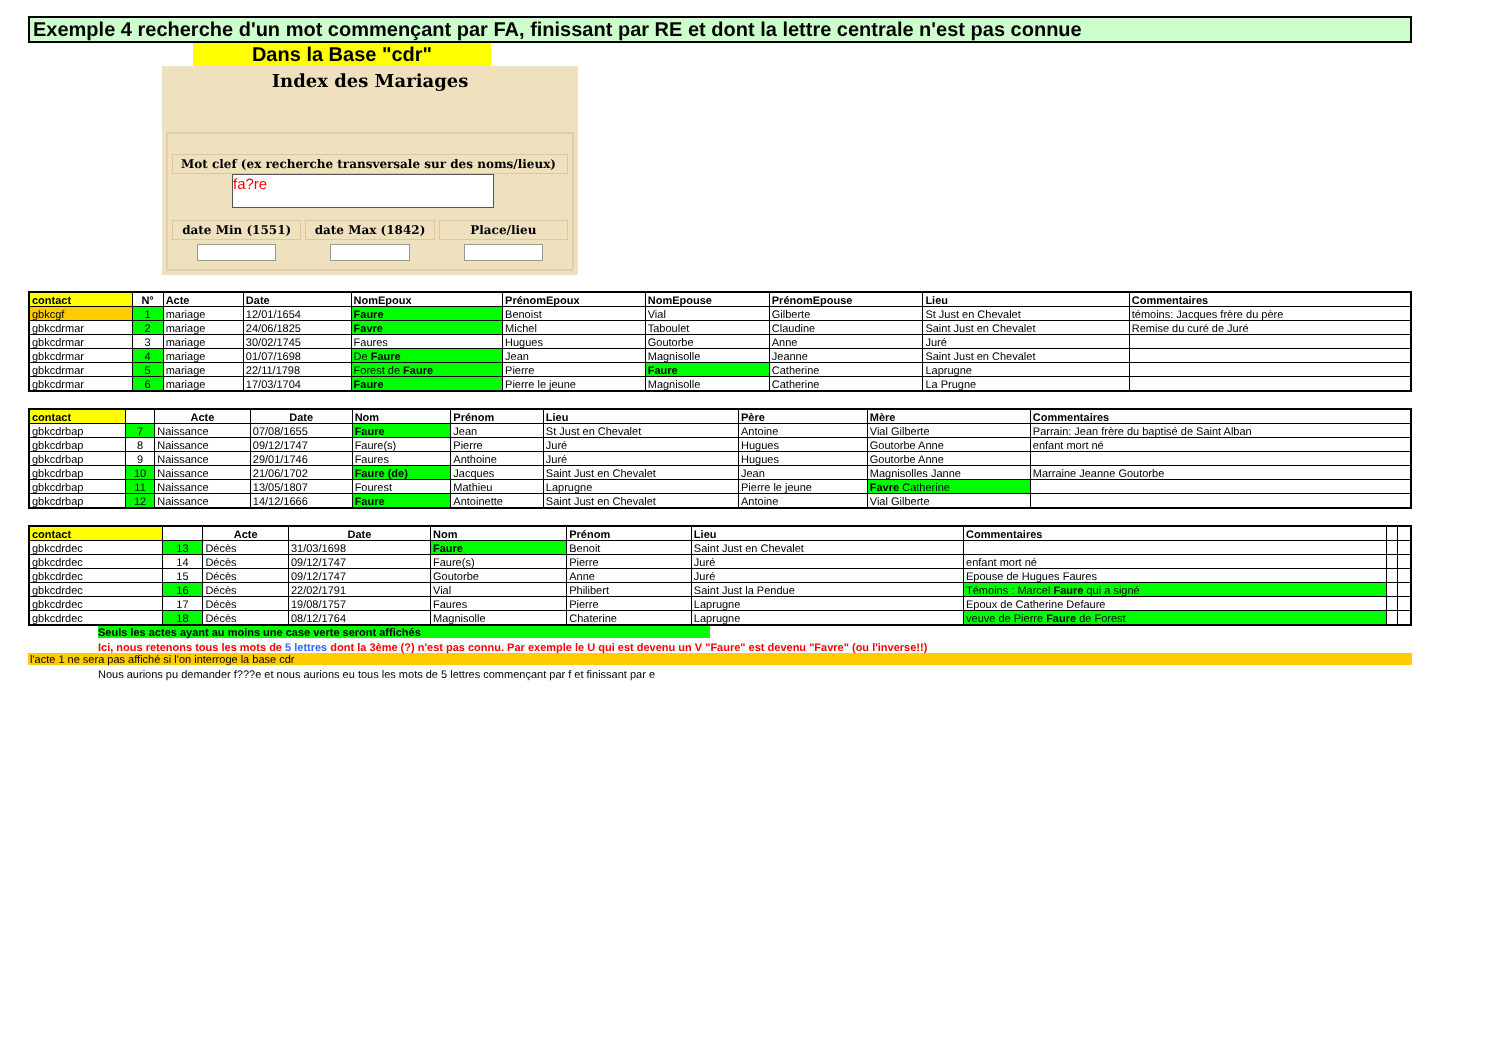Exemple 4 recherche d'un mot commençant par FA, finissant par RE et dont la lettre centrale n'est pas connue
Dans la Base "cdr"
Index des Mariages
Mot clef (ex recherche transversale sur des noms/lieux)
fa?re
date Min (1551) date Max (1842) Place/lieu
| contact | N° | Acte | Date | NomEpoux | PrénomEpoux | NomEpouse | PrénomEpouse | Lieu | Commentaires |
| --- | --- | --- | --- | --- | --- | --- | --- | --- | --- |
| gbkcgf | 1 | mariage | 12/01/1654 | Faure | Benoist | Vial | Gilberte | St Just en Chevalet | témoins: Jacques frère du père |
| gbkcdrmar | 2 | mariage | 24/06/1825 | Favre | Michel | Taboulet | Claudine | Saint Just en Chevalet | Remise du curé de Juré |
| gbkcdrmar | 3 | mariage | 30/02/1745 | Faures | Hugues | Goutorbe | Anne | Juré | |
| gbkcdrmar | 4 | mariage | 01/07/1698 | De Faure | Jean | Magnisolle | Jeanne | Saint Just en Chevalet | |
| gbkcdrmar | 5 | mariage | 22/11/1798 | Forest de Faure | Pierre | Faure | Catherine | Laprugne | |
| gbkcdrmar | 6 | mariage | 17/03/1704 | Faure | Pierre le jeune | Magnisolle | Catherine | La Prugne | |
| contact | | Acte | Date | Nom | Prénom | Lieu | Père | Mère | Commentaires |
| --- | --- | --- | --- | --- | --- | --- | --- | --- | --- |
| gbkcdrbap | 7 | Naissance | 07/08/1655 | Faure | Jean | St Just en Chevalet | Antoine | Vial Gilberte | Parrain: Jean frère du baptisé de Saint Alban |
| gbkcdrbap | 8 | Naissance | 09/12/1747 | Faure(s) | Pierre | Juré | Hugues | Goutorbe Anne | enfant mort né |
| gbkcdrbap | 9 | Naissance | 29/01/1746 | Faures | Anthoine | Juré | Hugues | Goutorbe Anne | |
| gbkcdrbap | 10 | Naissance | 21/06/1702 | Faure (de) | Jacques | Saint Just en Chevalet | Jean | Magnisolles Janne | Marraine Jeanne Goutorbe |
| gbkcdrbap | 11 | Naissance | 13/05/1807 | Fourest | Mathieu | Laprugne | Pierre le jeune | Favre Catherine | |
| gbkcdrbap | 12 | Naissance | 14/12/1666 | Faure | Antoinette | Saint Just en Chevalet | Antoine | Vial Gilberte | |
| contact | | Acte | Date | Nom | Prénom | Lieu | Commentaires | | |
| --- | --- | --- | --- | --- | --- | --- | --- | --- | --- |
| gbkcdrdec | 13 | Décès | 31/03/1698 | Faure | Benoit | Saint Just en Chevalet | | | |
| gbkcdrdec | 14 | Décès | 09/12/1747 | Faure(s) | Pierre | Juré | enfant mort né | | |
| gbkcdrdec | 15 | Décès | 09/12/1747 | Goutorbe | Anne | Juré | Epouse de Hugues Faures | | |
| gbkcdrdec | 16 | Décès | 22/02/1791 | Vial | Philibert | Saint Just la Pendue | Témoins : Marcel Faure qui a signé | | |
| gbkcdrdec | 17 | Décès | 19/08/1757 | Faures | Pierre | Laprugne | Epoux de Catherine Defaure | | |
| gbkcdrdec | 18 | Décès | 08/12/1764 | Magnisolle | Chaterine | Laprugne | veuve de Pierre Faure de Forest | | |
Seuls les actes ayant au moins une case verte seront affichés
Ici, nous retenons tous les mots de 5 lettres dont la 3ème (?) n'est pas connu. Par exemple le U qui est devenu un V "Faure" est devenu "Favre" (ou l'inverse!!)
l'acte 1 ne sera pas affiché si l'on interroge la base cdr
Nous aurions pu demander f???e et nous aurions eu tous les mots de 5 lettres commençant par f et finissant par e